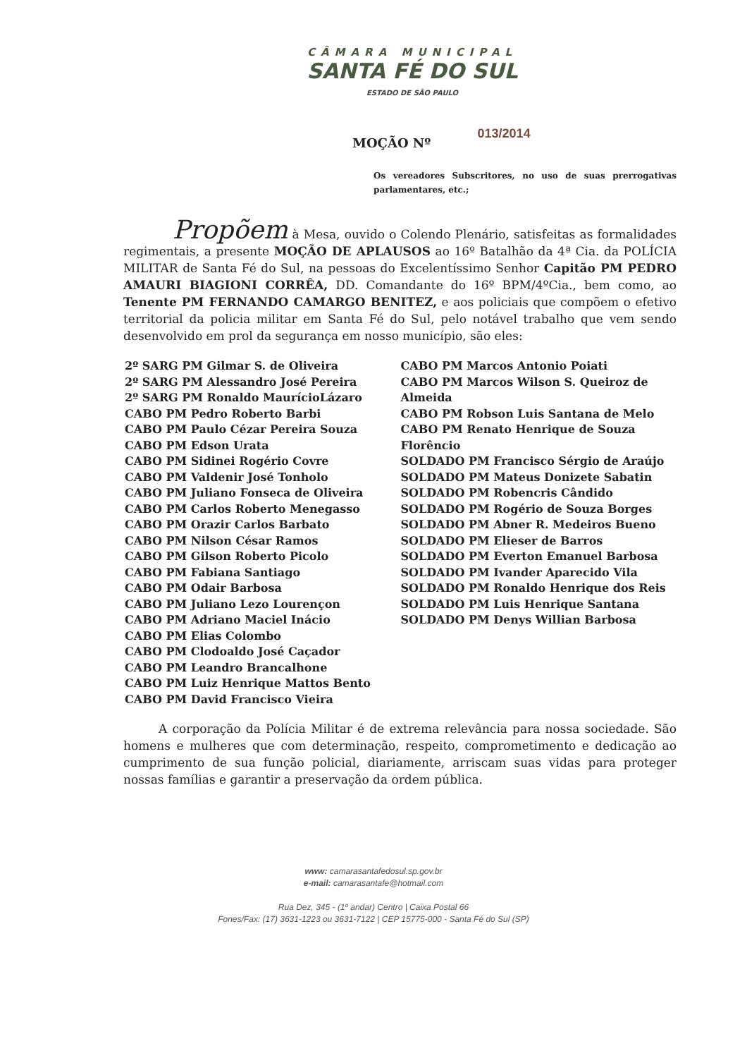CÂMARA MUNICIPAL
SANTA FÉ DO SUL
ESTADO DE SÃO PAULO
MOÇÃO Nº 013/2014
Os vereadores Subscritores, no uso de suas prerrogativas parlamentares, etc.;
Propõem à Mesa, ouvido o Colendo Plenário, satisfeitas as formalidades regimentais, a presente MOÇÃO DE APLAUSOS ao 16º Batalhão da 4ª Cia. da POLÍCIA MILITAR de Santa Fé do Sul, na pessoas do Excelentíssimo Senhor Capitão PM PEDRO AMAURI BIAGIONI CORRÊA, DD. Comandante do 16º BPM/4ºCia., bem como, ao Tenente PM FERNANDO CAMARGO BENITEZ, e aos policiais que compõem o efetivo territorial da policia militar em Santa Fé do Sul, pelo notável trabalho que vem sendo desenvolvido em prol da segurança em nosso município, são eles:
2º SARG PM Gilmar S. de Oliveira
2º SARG PM Alessandro José Pereira
2º SARG PM Ronaldo MaurícioLázaro
CABO PM Pedro Roberto Barbi
CABO PM Paulo Cézar Pereira Souza
CABO PM Edson Urata
CABO PM Sidinei Rogério Covre
CABO PM Valdenir José Tonholo
CABO PM Juliano Fonseca de Oliveira
CABO PM Carlos Roberto Menegasso
CABO PM Orazir Carlos Barbato
CABO PM Nilson César Ramos
CABO PM Gilson Roberto Picolo
CABO PM Fabiana Santiago
CABO PM Odair Barbosa
CABO PM Juliano Lezo Lourençon
CABO PM Adriano Maciel Inácio
CABO PM Elias Colombo
CABO PM Clodoaldo José Caçador
CABO PM Leandro Brancalhone
CABO PM Luiz Henrique Mattos Bento
CABO PM David Francisco Vieira
CABO PM Marcos Antonio Poiati
CABO PM Marcos Wilson S. Queiroz de Almeida
CABO PM Robson Luis Santana de Melo
CABO PM Renato Henrique de Souza Florêncio
SOLDADO PM Francisco Sérgio de Araújo
SOLDADO PM Mateus Donizete Sabatin
SOLDADO PM Robencris Cândido
SOLDADO PM Rogério de Souza Borges
SOLDADO PM Abner R. Medeiros Bueno
SOLDADO PM Elieser de Barros
SOLDADO PM Everton Emanuel Barbosa
SOLDADO PM Ivander Aparecido Vila
SOLDADO PM Ronaldo Henrique dos Reis
SOLDADO PM Luis Henrique Santana
SOLDADO PM Denys Willian Barbosa
A corporação da Polícia Militar é de extrema relevância para nossa sociedade. São homens e mulheres que com determinação, respeito, comprometimento e dedicação ao cumprimento de sua função policial, diariamente, arriscam suas vidas para proteger nossas famílias e garantir a preservação da ordem pública.
www: camarasantafedosul.sp.gov.br
e-mail: camarasantafe@hotmail.com
Rua Dez, 345 - (1º andar) Centro | Caixa Postal 66
Fones/Fax: (17) 3631-1223 ou 3631-7122 | CEP 15775-000 - Santa Fé do Sul (SP)